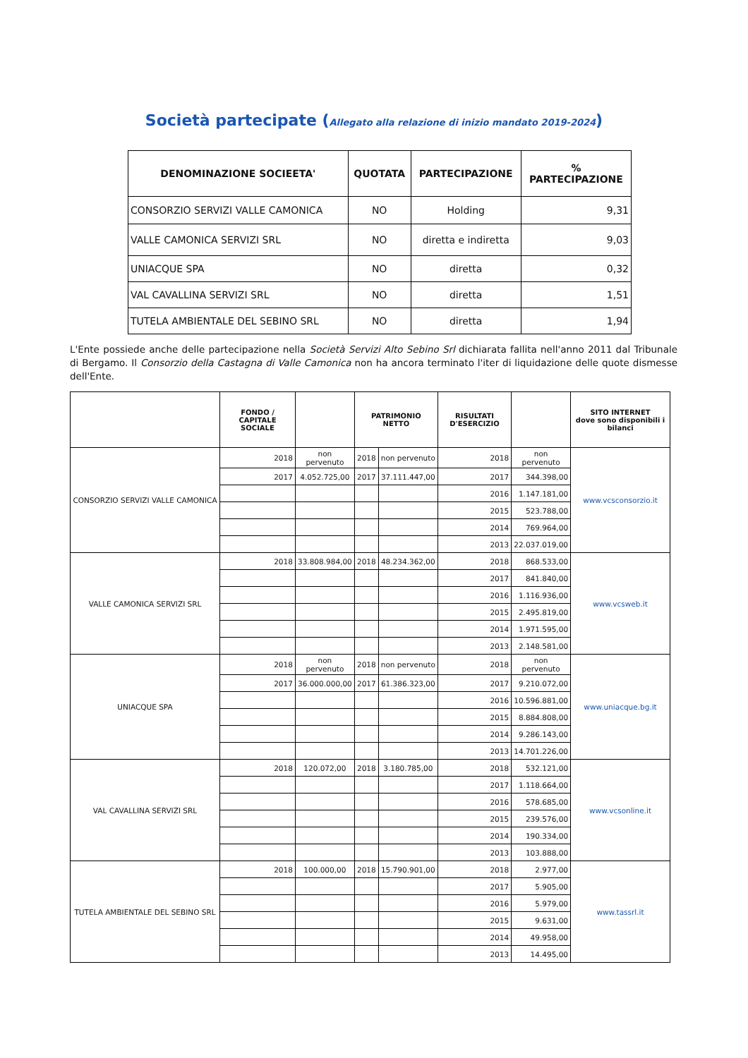Società partecipate (Allegato alla relazione di inizio mandato 2019-2024)
| DENOMINAZIONE SOCIEETA' | QUOTATA | PARTECIPAZIONE | % PARTECIPAZIONE |
| --- | --- | --- | --- |
| CONSORZIO SERVIZI VALLE CAMONICA | NO | Holding | 9,31 |
| VALLE CAMONICA SERVIZI SRL | NO | diretta e indiretta | 9,03 |
| UNIACQUE SPA | NO | diretta | 0,32 |
| VAL CAVALLINA SERVIZI SRL | NO | diretta | 1,51 |
| TUTELA AMBIENTALE DEL SEBINO SRL | NO | diretta | 1,94 |
L'Ente possiede anche delle partecipazione nella Società Servizi Alto Sebino Srl dichiarata fallita nell'anno 2011 dal Tribunale di Bergamo. Il Consorzio della Castagna di Valle Camonica non ha ancora terminato l'iter di liquidazione delle quote dismesse dell'Ente.
| | FONDO / CAPITALE SOCIALE | | PATRIMONIO NETTO | | RISULTATI D'ESERCIZIO | | SITO INTERNET dove sono disponibili i bilanci |
| --- | --- | --- | --- | --- | --- | --- | --- |
| CONSORZIO SERVIZI VALLE CAMONICA | 2018 | non pervenuto | 2018 | non pervenuto | 2018 | non pervenuto | www.vcsconsorzio.it |
| | 2017 | 4.052.725,00 | 2017 | 37.111.447,00 | 2017 | 344.398,00 | |
| | | | | | 2016 | 1.147.181,00 | |
| | | | | | 2015 | 523.788,00 | |
| | | | | | 2014 | 769.964,00 | |
| | | | | | 2013 | 22.037.019,00 | |
| VALLE CAMONICA SERVIZI SRL | 2018 | 33.808.984,00 | 2018 | 48.234.362,00 | 2018 | 868.533,00 | www.vcsweb.it |
| | | | | | 2017 | 841.840,00 | |
| | | | | | 2016 | 1.116.936,00 | |
| | | | | | 2015 | 2.495.819,00 | |
| | | | | | 2014 | 1.971.595,00 | |
| | | | | | 2013 | 2.148.581,00 | |
| UNIACQUE SPA | 2018 | non pervenuto | 2018 | non pervenuto | 2018 | non pervenuto | www.uniacque.bg.it |
| | 2017 | 36.000.000,00 | 2017 | 61.386.323,00 | 2017 | 9.210.072,00 | |
| | | | | | 2016 | 10.596.881,00 | |
| | | | | | 2015 | 8.884.808,00 | |
| | | | | | 2014 | 9.286.143,00 | |
| | | | | | 2013 | 14.701.226,00 | |
| VAL CAVALLINA SERVIZI SRL | 2018 | 120.072,00 | 2018 | 3.180.785,00 | 2018 | 532.121,00 | www.vcsonline.it |
| | | | | | 2017 | 1.118.664,00 | |
| | | | | | 2016 | 578.685,00 | |
| | | | | | 2015 | 239.576,00 | |
| | | | | | 2014 | 190.334,00 | |
| | | | | | 2013 | 103.888,00 | |
| TUTELA AMBIENTALE DEL SEBINO SRL | 2018 | 100.000,00 | 2018 | 15.790.901,00 | 2018 | 2.977,00 | www.tassrl.it |
| | | | | | 2017 | 5.905,00 | |
| | | | | | 2016 | 5.979,00 | |
| | | | | | 2015 | 9.631,00 | |
| | | | | | 2014 | 49.958,00 | |
| | | | | | 2013 | 14.495,00 | |